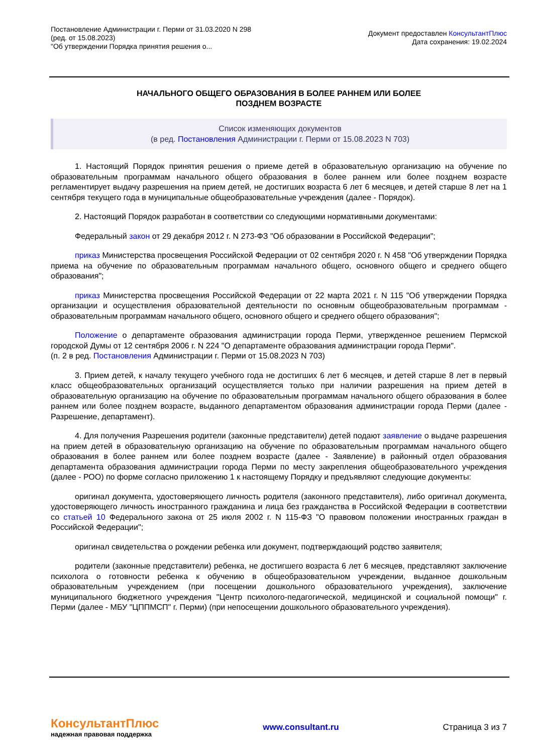Постановление Администрации г. Перми от 31.03.2020 N 298
(ред. от 15.08.2023)
"Об утверждении Порядка принятия решения о...
Документ предоставлен КонсультантПлюс
Дата сохранения: 19.02.2024
НАЧАЛЬНОГО ОБЩЕГО ОБРАЗОВАНИЯ В БОЛЕЕ РАННЕМ ИЛИ БОЛЕЕ
ПОЗДНЕМ ВОЗРАСТЕ
Список изменяющих документов
(в ред. Постановления Администрации г. Перми от 15.08.2023 N 703)
1. Настоящий Порядок принятия решения о приеме детей в образовательную организацию на обучение по образовательным программам начального общего образования в более раннем или более позднем возрасте регламентирует выдачу разрешения на прием детей, не достигших возраста 6 лет 6 месяцев, и детей старше 8 лет на 1 сентября текущего года в муниципальные общеобразовательные учреждения (далее - Порядок).
2. Настоящий Порядок разработан в соответствии со следующими нормативными документами:
Федеральный закон от 29 декабря 2012 г. N 273-ФЗ "Об образовании в Российской Федерации";
приказ Министерства просвещения Российской Федерации от 02 сентября 2020 г. N 458 "Об утверждении Порядка приема на обучение по образовательным программам начального общего, основного общего и среднего общего образования";
приказ Министерства просвещения Российской Федерации от 22 марта 2021 г. N 115 "Об утверждении Порядка организации и осуществления образовательной деятельности по основным общеобразовательным программам - образовательным программам начального общего, основного общего и среднего общего образования";
Положение о департаменте образования администрации города Перми, утвержденное решением Пермской городской Думы от 12 сентября 2006 г. N 224 "О департаменте образования администрации города Перми".
(п. 2 в ред. Постановления Администрации г. Перми от 15.08.2023 N 703)
3. Прием детей, к началу текущего учебного года не достигших 6 лет 6 месяцев, и детей старше 8 лет в первый класс общеобразовательных организаций осуществляется только при наличии разрешения на прием детей в образовательную организацию на обучение по образовательным программам начального общего образования в более раннем или более позднем возрасте, выданного департаментом образования администрации города Перми (далее - Разрешение, департамент).
4. Для получения Разрешения родители (законные представители) детей подают заявление о выдаче разрешения на прием детей в образовательную организацию на обучение по образовательным программам начального общего образования в более раннем или более позднем возрасте (далее - Заявление) в районный отдел образования департамента образования администрации города Перми по месту закрепления общеобразовательного учреждения (далее - РОО) по форме согласно приложению 1 к настоящему Порядку и предъявляют следующие документы:
оригинал документа, удостоверяющего личность родителя (законного представителя), либо оригинал документа, удостоверяющего личность иностранного гражданина и лица без гражданства в Российской Федерации в соответствии со статьей 10 Федерального закона от 25 июля 2002 г. N 115-ФЗ "О правовом положении иностранных граждан в Российской Федерации";
оригинал свидетельства о рождении ребенка или документ, подтверждающий родство заявителя;
родители (законные представители) ребенка, не достигшего возраста 6 лет 6 месяцев, представляют заключение психолога о готовности ребенка к обучению в общеобразовательном учреждении, выданное дошкольным образовательным учреждением (при посещении дошкольного образовательного учреждения), заключение муниципального бюджетного учреждения "Центр психолого-педагогической, медицинской и социальной помощи" г. Перми (далее - МБУ "ЦППМСП" г. Перми) (при непосещении дошкольного образовательного учреждения).
КонсультантПлюс
надежная правовая поддержка
www.consultant.ru Страница 3 из 7